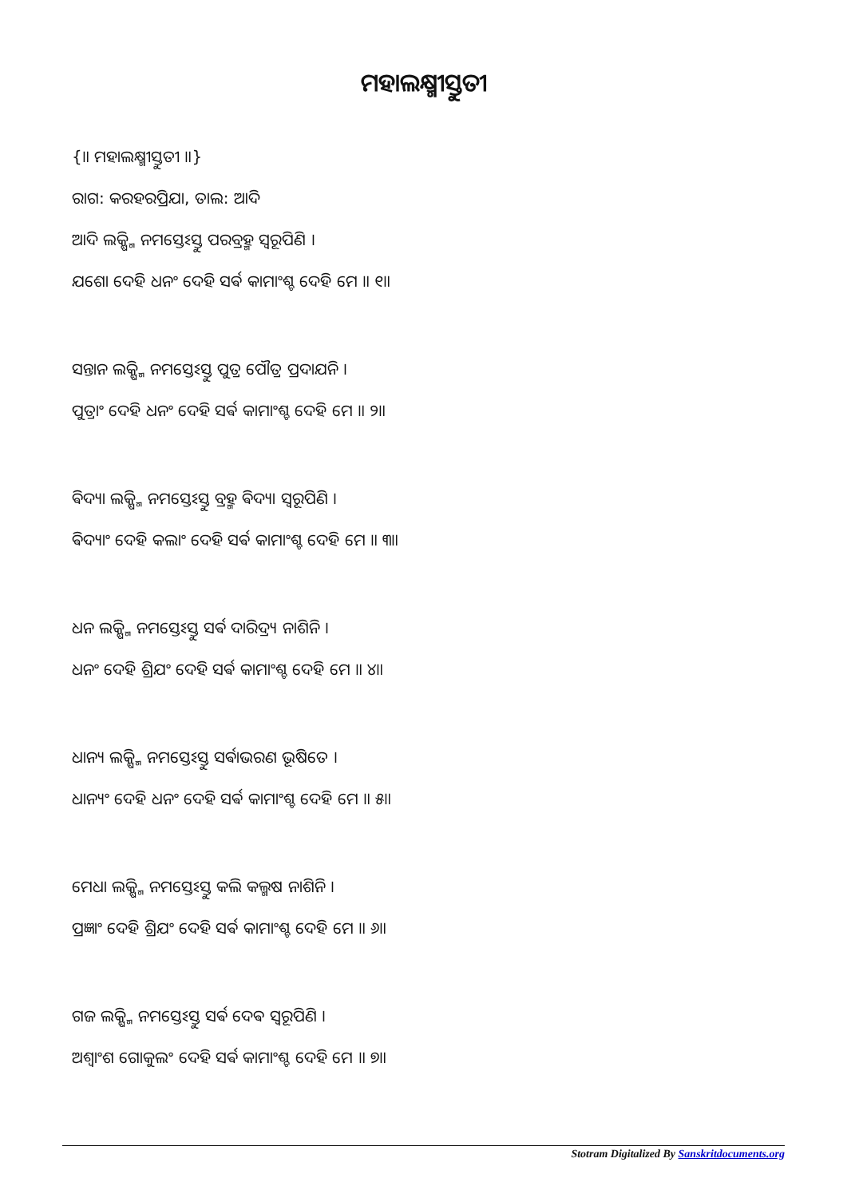ମହାଲକ୍ଷ୍ମୀସ୍ତୁତୀ
{॥ ମହାଲକ୍ଷ୍ମୀସ୍ତୁତୀ ॥}
ରାଗ: କରହରପ୍ରିଯା, ତାଲ: ଆଦି
ଆଦି ଲକ୍ଷ୍ମି ନମସ୍ତେଽସ୍ତୁ ପରବ୍ରହ୍ମ ସ୍ଵରୂପିଣି ।
ଯଶୋ ଦେହି ଧନଂ ଦେହି ସର୍ଵ କାମାଂଶ୍ଚ ଦେହି ମେ ॥ ୧॥
ସନ୍ତାନ ଲକ୍ଷ୍ମି ନମସ୍ତେଽସ୍ତୁ ପୁତ୍ର ପୌତ୍ର ପ୍ରଦାଯନି ।
ପୁତ୍ରାଂ ଦେହି ଧନଂ ଦେହି ସର୍ଵ କାମାଂଶ୍ଚ ଦେହି ମେ ॥ ୨॥
ଵିଦ୍ୟା ଲକ୍ଷ୍ମି ନମସ୍ତେଽସ୍ତୁ ବ୍ରହ୍ମ ଵିଦ୍ୟା ସ୍ଵରୂପିଣି ।
ଵିଦ୍ୟାଂ ଦେହି କଲାଂ ଦେହି ସର୍ଵ କାମାଂଶ୍ଚ ଦେହି ମେ ॥ ୩॥
ଧନ ଲକ୍ଷ୍ମି ନମସ୍ତେଽସ୍ତୁ ସର୍ଵ ଦାରିଦ୍ର୍ୟ ନାଶିନି ।
ଧନଂ ଦେହି ଶ୍ରିଯଂ ଦେହି ସର୍ଵ କାମାଂଶ୍ଚ ଦେହି ମେ ॥ ୪॥
ଧାନ୍ୟ ଲକ୍ଷ୍ମି ନମସ୍ତେଽସ୍ତୁ ସର୍ଵାଭରଣ ଭୂଷିତେ ।
ଧାନ୍ୟଂ ଦେହି ଧନଂ ଦେହି ସର୍ଵ କାମାଂଶ୍ଚ ଦେହି ମେ ॥ ୫॥
ମେଧା ଲକ୍ଷ୍ମି ନମସ୍ତେଽସ୍ତୁ କଲି କଲ୍ମଷ ନାଶିନି ।
ପ୍ରଜ୍ଞାଂ ଦେହି ଶ୍ରିଯଂ ଦେହି ସର୍ଵ କାମାଂଶ୍ଚ ଦେହି ମେ ॥ ୬॥
ଗଜ ଲକ୍ଷ୍ମି ନମସ୍ତେଽସ୍ତୁ ସର୍ଵ ଦେଵ ସ୍ଵରୂପିଣି ।
ଅଶ୍ଵାଂଶ ଗୋକୁଲଂ ଦେହି ସର୍ଵ କାମାଂଶ୍ଚ ଦେହି ମେ ॥ ୭॥
Stotram Digitalized By Sanskritdocuments.org